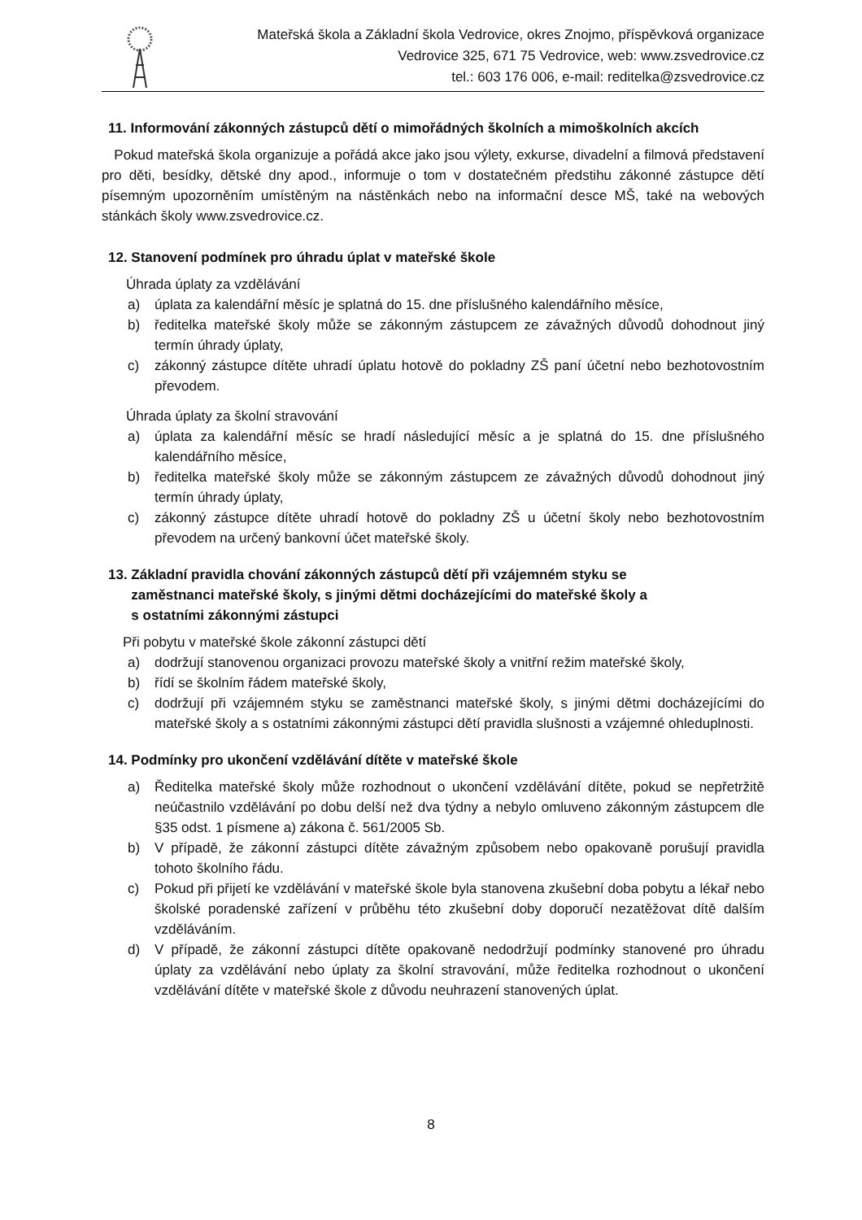Mateřská škola a Základní škola Vedrovice, okres Znojmo, příspěvková organizace
Vedrovice 325, 671 75 Vedrovice, web: www.zsvedrovice.cz
tel.: 603 176 006, e-mail: reditelka@zsvedrovice.cz
11. Informování zákonných zástupců dětí o mimořádných školních a mimoškolních akcích
Pokud mateřská škola organizuje a pořádá akce jako jsou výlety, exkurse, divadelní a filmová představení pro děti, besídky, dětské dny apod., informuje o tom v dostatečném předstihu zákonné zástupce dětí písemným upozorněním umístěným na nástěnkách nebo na informační desce MŠ, také na webových stánkách školy www.zsvedrovice.cz.
12. Stanovení podmínek pro úhradu úplat v mateřské škole
Úhrada úplaty za vzdělávání
a) úplata za kalendářní měsíc je splatná do 15. dne příslušného kalendářního měsíce,
b) ředitelka mateřské školy může se zákonným zástupcem ze závažných důvodů dohodnout jiný termín úhrady úplaty,
c) zákonný zástupce dítěte uhradí úplatu hotově do pokladny ZŠ paní účetní nebo bezhotovostním převodem.
Úhrada úplaty za školní stravování
a) úplata za kalendářní měsíc se hradí následující měsíc a je splatná do 15. dne příslušného kalendářního měsíce,
b) ředitelka mateřské školy může se zákonným zástupcem ze závažných důvodů dohodnout jiný termín úhrady úplaty,
c) zákonný zástupce dítěte uhradí hotově do pokladny ZŠ u účetní školy nebo bezhotovostním převodem na určený bankovní účet mateřské školy.
13. Základní pravidla chování zákonných zástupců dětí při vzájemném styku se
zaměstnanci mateřské školy, s jinými dětmi docházejícími do mateřské školy a
s ostatními zákonnými zástupci
Při pobytu v mateřské škole zákonní zástupci dětí
a) dodržují stanovenou organizaci provozu mateřské školy a vnitřní režim mateřské školy,
b) řídí se školním řádem mateřské školy,
c) dodržují při vzájemném styku se zaměstnanci mateřské školy, s jinými dětmi docházejícími do mateřské školy a s ostatními zákonnými zástupci dětí pravidla slušnosti a vzájemné ohleduplnosti.
14. Podmínky pro ukončení vzdělávání dítěte v mateřské škole
a) Ředitelka mateřské školy může rozhodnout o ukončení vzdělávání dítěte, pokud se nepřetržitě neúčastnilo vzdělávání po dobu delší než dva týdny a nebylo omluveno zákonným zástupcem dle §35 odst. 1 písmene a) zákona č. 561/2005 Sb.
b) V případě, že zákonní zástupci dítěte závažným způsobem nebo opakovaně porušují pravidla tohoto školního řádu.
c) Pokud při přijetí ke vzdělávání v mateřské škole byla stanovena zkušební doba pobytu a lékař nebo školské poradenské zařízení v průběhu této zkušební doby doporučí nezatěžovat dítě dalším vzděláváním.
d) V případě, že zákonní zástupci dítěte opakovaně nedodržují podmínky stanovené pro úhradu úplaty za vzdělávání nebo úplaty za školní stravování, může ředitelka rozhodnout o ukončení vzdělávání dítěte v mateřské škole z důvodu neuhrazení stanovených úplat.
8